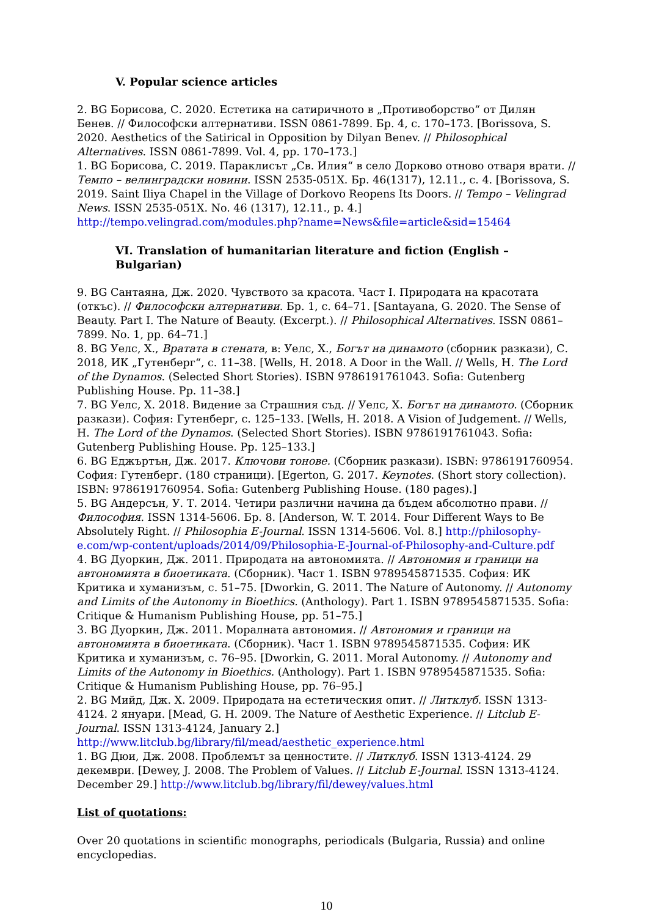V. Popular science articles
2. BG Борисова, С. 2020. Естетика на сатиричното в „Противоборство“ от Дилян Бенев. // Философски алтернативи. ISSN 0861-7899. Бр. 4, с. 170–173. [Borissova, S. 2020. Aesthetics of the Satirical in Opposition by Dilyan Benev. // Philosophical Alternatives. ISSN 0861-7899. Vol. 4, pp. 170–173.]
1. BG Борисова, С. 2019. Параклисът „Св. Илия“ в село Дорково отново отваря врати. // Темпо – велинградски новини. ISSN 2535-051X. Бр. 46(1317), 12.11., с. 4. [Borissova, S. 2019. Saint Iliya Chapel in the Village of Dorkovo Reopens Its Doors. // Tempo – Velingrad News. ISSN 2535-051X. No. 46 (1317), 12.11., p. 4.]
http://tempo.velingrad.com/modules.php?name=News&file=article&sid=15464
VI. Translation of humanitarian literature and fiction (English – Bulgarian)
9. BG Сантаяна, Дж. 2020. Чувството за красота. Част I. Природата на красотата (откъс). // Философски алтернативи. Бр. 1, с. 64–71. [Santayana, G. 2020. The Sense of Beauty. Part I. The Nature of Beauty. (Excerpt.). // Philosophical Alternatives. ISSN 0861–7899. No. 1, pp. 64–71.]
8. BG Уелс, Х., Вратата в стената, в: Уелс, Х., Богът на динамото (сборник разкази), С. 2018, ИК „Гутенберг“, с. 11–38. [Wells, H. 2018. A Door in the Wall. // Wells, H. The Lord of the Dynamos. (Selected Short Stories). ISBN 9786191761043. Sofia: Gutenberg Publishing House. Pp. 11–38.]
7. BG Уелс, Х. 2018. Видение за Страшния съд. // Уелс, Х. Богът на динамото. (Сборник разкази). София: Гутенберг, с. 125–133. [Wells, H. 2018. A Vision of Judgement. // Wells, H. The Lord of the Dynamos. (Selected Short Stories). ISBN 9786191761043. Sofia: Gutenberg Publishing House. Pp. 125–133.]
6. BG Еджъртън, Дж. 2017. Ключови тонове. (Сборник разкази). ISBN: 9786191760954. София: Гутенберг. (180 страници). [Egerton, G. 2017. Keynotes. (Short story collection). ISBN: 9786191760954. Sofia: Gutenberg Publishing House. (180 pages).]
5. BG Андерсън, У. Т. 2014. Четири различни начина да бъдем абсолютно прави. // Философия. ISSN 1314-5606. Бр. 8. [Anderson, W. T. 2014. Four Different Ways to Be Absolutely Right. // Philosophia E-Journal. ISSN 1314-5606. Vol. 8.] http://philosophy-e.com/wp-content/uploads/2014/09/Philosophia-E-Journal-of-Philosophy-and-Culture.pdf
4. BG Дуоркин, Дж. 2011. Природата на автономията. // Автономия и граници на автономията в биоетиката. (Сборник). Част 1. ISBN 9789545871535. София: ИК Критика и хуманизъм, с. 51–75. [Dworkin, G. 2011. The Nature of Autonomy. // Autonomy and Limits of the Autonomy in Bioethics. (Anthology). Part 1. ISBN 9789545871535. Sofia: Critique & Humanism Publishing House, pp. 51–75.]
3. BG Дуоркин, Дж. 2011. Моралната автономия. // Автономия и граници на автономията в биоетиката. (Сборник). Част 1. ISBN 9789545871535. София: ИК Критика и хуманизъм, с. 76–95. [Dworkin, G. 2011. Moral Autonomy. // Autonomy and Limits of the Autonomy in Bioethics. (Anthology). Part 1. ISBN 9789545871535. Sofia: Critique & Humanism Publishing House, pp. 76–95.]
2. BG Мийд, Дж. Х. 2009. Природата на естетическия опит. // Литклуб. ISSN 1313-4124. 2 януари. [Mead, G. H. 2009. The Nature of Aesthetic Experience. // Litclub E-Journal. ISSN 1313-4124, January 2.] http://www.litclub.bg/library/fil/mead/aesthetic_experience.html
1. BG Дюи, Дж. 2008. Проблемът за ценностите. // Литклуб. ISSN 1313-4124. 29 декември. [Dewey, J. 2008. The Problem of Values. // Litclub E-Journal. ISSN 1313-4124. December 29.] http://www.litclub.bg/library/fil/dewey/values.html
List of quotations:
Over 20 quotations in scientific monographs, periodicals (Bulgaria, Russia) and online encyclopedias.
10